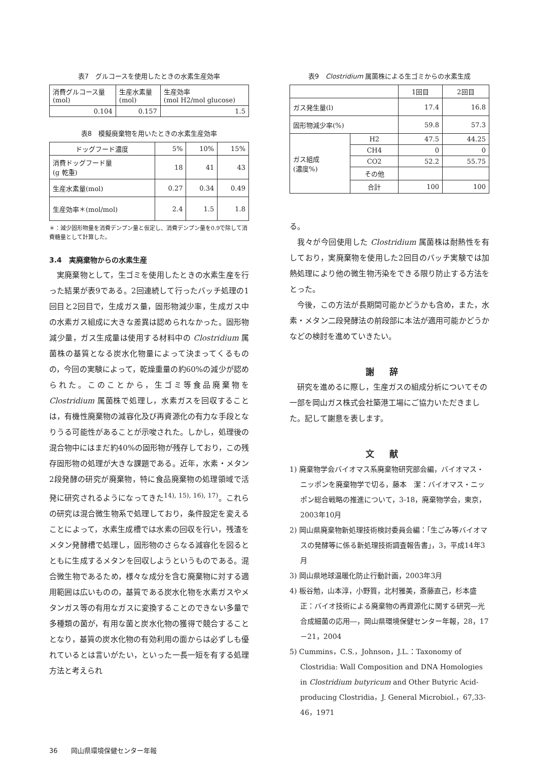表7　グルコースを使用したときの水素生産効率
| 消費グルコース量 (mol) | 生産水素量 (mol) | 生産効率 (mol H2/mol glucose) |
| --- | --- | --- |
| 0.104 | 0.157 | 1.5 |
表8　模擬廃棄物を用いたときの水素生産効率
| ドッグフード濃度 | 5% | 10% | 15% |
| --- | --- | --- | --- |
| 消費ドッグフード量 (g 乾重) | 18 | 41 | 43 |
| 生産水素量(mol) | 0.27 | 0.34 | 0.49 |
| 生産効率＊(mol/mol) | 2.4 | 1.5 | 1.8 |
＊：減少固形物量を消費デンプン量と仮定し、消費デンプン量を0.9で除して消費糖量として計算した。
3.4　実廃棄物からの水素生産
実廃棄物として，生ゴミを使用したときの水素生産を行った結果が表9である。2回連続して行ったバッチ処理の1回目と2回目で，生成ガス量，固形物減少率，生成ガス中の水素ガス組成に大きな差異は認められなかった。固形物減少量，ガス生成量は使用する材料中の Clostridium 属菌株の基質となる炭水化物量によって決まってくるものの，今回の実験によって，乾燥重量の約60%の減少が認められた。このことから，生ゴミ等食品廃棄物を Clostridium 属菌株で処理し，水素ガスを回収することは，有機性廃棄物の減容化及び再資源化の有力な手段となりうる可能性があることが示唆された。しかし，処理後の混合物中にはまだ約40%の固形物が残存しており，この残存固形物の処理が大きな課題である。近年，水素・メタン2段発酵の研究が廃棄物，特に食品廃棄物の処理領域で活発に研究されるようになってきた<sup>14), 15), 16), 17)</sup>。これらの研究は混合微生物系で処理しており，条件設定を変えることによって，水素生成槽では水素の回収を行い，残渣をメタン発酵槽で処理し，固形物のさらなる減容化を図るとともに生成するメタンを回収しようというものである。混合微生物であるため，様々な成分を含む廃棄物に対する適用範囲は広いものの，基質である炭水化物を水素ガスやメタンガス等の有用なガスに変換することのできない多量で多種類の菌が，有用な菌と炭水化物の獲得で競合することとなり，基質の炭水化物の有効利用の面からは必ずしも優れているとは言いがたい，といった一長一短を有する処理方法と考えられ
表9　Clostridium 属菌株による生ゴミからの水素生成
| | | 1回目 | 2回目 |
| --- | --- | --- | --- |
| ガス発生量(l) | | 17.4 | 16.8 |
| 固形物減少率(%) | | 59.8 | 57.3 |
| ガス組成 (濃度%) | H2 | 47.5 | 44.25 |
| | CH4 | 0 | 0 |
| | CO2 | 52.2 | 55.75 |
| | その他 | | |
| | 合計 | 100 | 100 |
る。
我々が今回使用した Clostridium 属菌株は耐熱性を有しており，実廃棄物を使用した2回目のバッチ実験では加熱処理により他の微生物汚染をできる限り防止する方法をとった。
今後，この方法が長期間可能かどうかも含め，また，水素・メタン二段発酵法の前段部に本法が適用可能かどうかなどの検討を進めていきたい。
謝辞
研究を進めるに際し，生産ガスの組成分析についてその一部を岡山ガス株式会社築港工場にご協力いただきました。記して謝意を表します。
文献
1) 廃棄物学会バイオマス系廃棄物研究部会編，バイオマス・ニッポンを廃棄物学で切る，藤本　潔：バイオマス・ニッポン総合戦略の推進について，3-18，廃棄物学会，東京，2003年10月
2) 岡山県廃棄物新処理技術検討委員会編：「生ごみ等バイオマスの発酵等に係る新処理技術調査報告書」，3，平成14年3月
3) 岡山県地球温暖化防止行動計画，2003年3月
4) 板谷勉，山本淳，小野質，北村雅美，斎藤直己，杉本盛正：バイオ技術による廃棄物の再資源化に関する研究―光合成細菌の応用―，岡山県環境保健センター年報，28，17－21，2004
5) Cummins，C.S.，Johnson，J.L.：Taxonomy of Clostridia: Wall Composition and DNA Homologies in Clostridium butyricum and Other Butyric Acid-producing Clostridia，J. General Microbiol.，67,33-46，1971
36　　岡山県環境保健センター年報